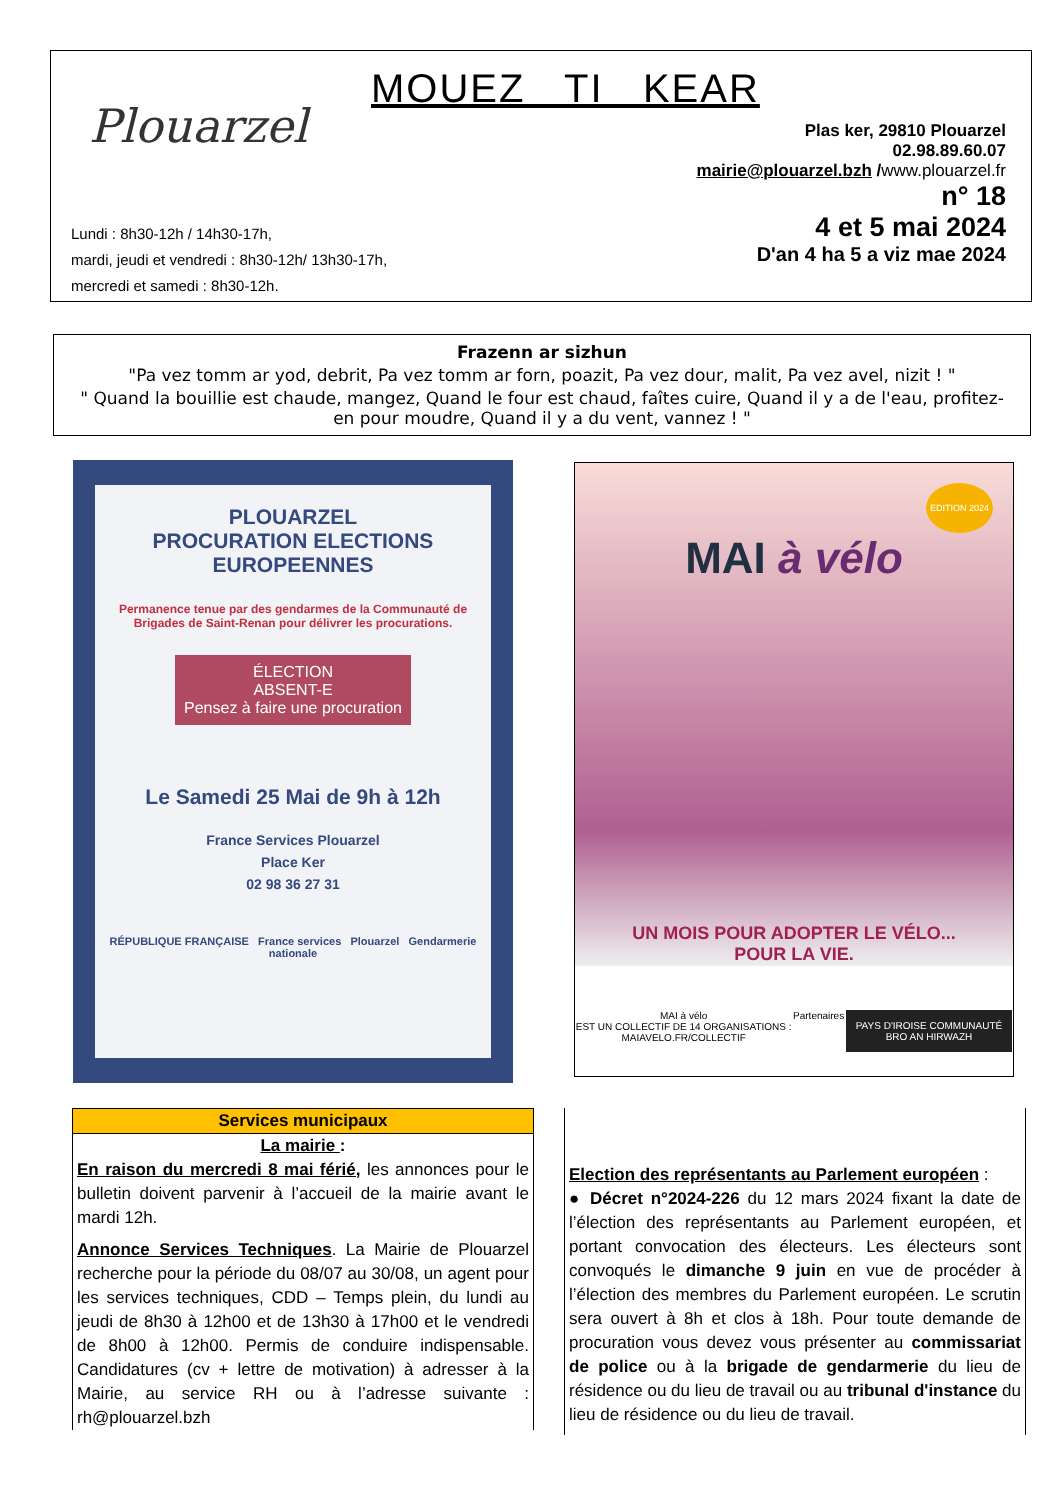Plouarzel MOUEZ TI KEAR
Plas ker, 29810 Plouarzel
02.98.89.60.07
mairie@plouarzel.bzh /www.plouarzel.fr
n° 18
4 et 5 mai 2024
D'an 4 ha 5 a viz mae 2024
Lundi : 8h30-12h / 14h30-17h,
mardi, jeudi et vendredi : 8h30-12h/ 13h30-17h,
mercredi et samedi : 8h30-12h.
Frazenn ar sizhun
"Pa vez tomm ar yod, debrit, Pa vez tomm ar forn, poazit, Pa vez dour, malit, Pa vez avel, nizit ! "
" Quand la bouillie est chaude, mangez, Quand le four est chaud, faîtes cuire, Quand il y a de l'eau, profitez-en pour moudre, Quand il y a du vent, vannez ! "
PLOUARZEL
PROCURATION ELECTIONS
EUROPEENNES
Permanence tenue par des gendarmes de la Communauté de Brigades de Saint-Renan pour délivrer les procurations.
ÉLECTION
ABSENT-E
Pensez à faire une procuration
Le Samedi 25 Mai de 9h à 12h
France Services Plouarzel
Place Ker
02 98 36 27 31
RÉPUBLIQUE FRANÇAISE France services Plouarzel Gendarmerie nationale
EDITION 2024
MAI à vélo
UN MOIS POUR ADOPTER LE VÉLO...
POUR LA VIE.
MAI à vélo
EST UN COLLECTIF DE 14 ORGANISATIONS :
MAIAVELO.FR/COLLECTIF Partenaires PAYS D'IROISE COMMUNAUTÉ
BRO AN HIRWAZH
Services municipaux
La mairie :
En raison du mercredi 8 mai férié, les annonces pour le bulletin doivent parvenir à l’accueil de la mairie avant le mardi 12h.
Annonce Services Techniques. La Mairie de Plouarzel recherche pour la période du 08/07 au 30/08, un agent pour les services techniques, CDD – Temps plein, du lundi au jeudi de 8h30 à 12h00 et de 13h30 à 17h00 et le vendredi de 8h00 à 12h00. Permis de conduire indispensable. Candidatures (cv + lettre de motivation) à adresser à la Mairie, au service RH ou à l’adresse suivante : rh@plouarzel.bzh
Election des représentants au Parlement européen :
● Décret n°2024-226 du 12 mars 2024 fixant la date de l’élection des représentants au Parlement européen, et portant convocation des électeurs. Les électeurs sont convoqués le dimanche 9 juin en vue de procéder à l’élection des membres du Parlement européen. Le scrutin sera ouvert à 8h et clos à 18h. Pour toute demande de procuration vous devez vous présenter au commissariat de police ou à la brigade de gendarmerie du lieu de résidence ou du lieu de travail ou au tribunal d'instance du lieu de résidence ou du lieu de travail.